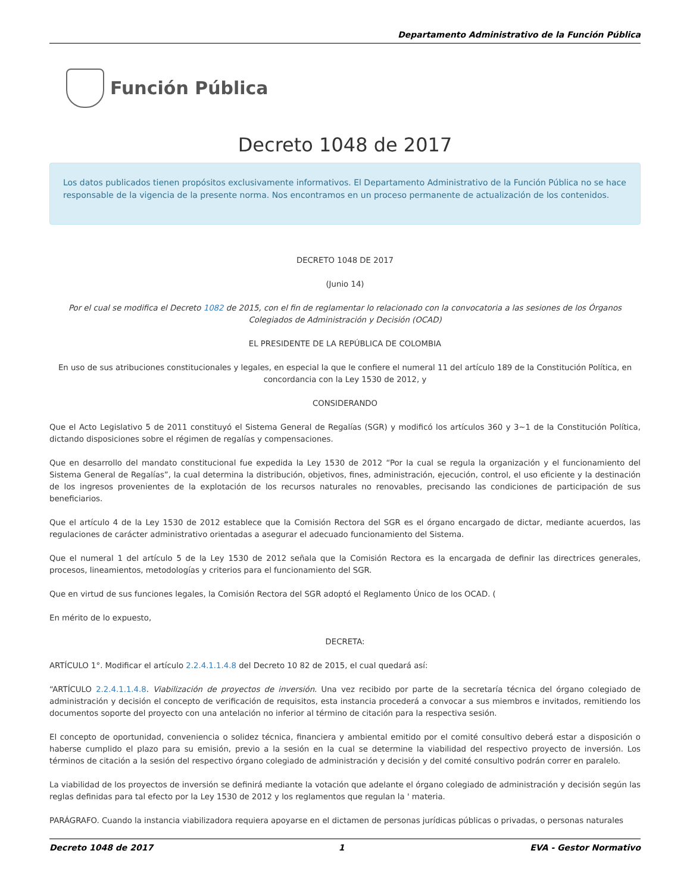Departamento Administrativo de la Función Pública
Función Pública
Decreto 1048 de 2017
Los datos publicados tienen propósitos exclusivamente informativos. El Departamento Administrativo de la Función Pública no se hace responsable de la vigencia de la presente norma. Nos encontramos en un proceso permanente de actualización de los contenidos.
DECRETO 1048 DE 2017
(Junio 14)
Por el cual se modifica el Decreto 1082 de 2015, con el fin de reglamentar lo relacionado con la convocatoria a las sesiones de los Órganos Colegiados de Administración y Decisión (OCAD)
EL PRESIDENTE DE LA REPÚBLICA DE COLOMBIA
En uso de sus atribuciones constitucionales y legales, en especial la que le confiere el numeral 11 del artículo 189 de la Constitución Política, en concordancia con la Ley 1530 de 2012, y
CONSIDERANDO
Que el Acto Legislativo 5 de 2011 constituyó el Sistema General de Regalías (SGR) y modificó los artículos 360 y 3~1 de la Constitución Política, dictando disposiciones sobre el régimen de regalías y compensaciones.
Que en desarrollo del mandato constitucional fue expedida la Ley 1530 de 2012 “Por la cual se regula la organización y el funcionamiento del Sistema General de Regalías”, la cual determina la distribución, objetivos, fines, administración, ejecución, control, el uso eficiente y la destinación de los ingresos provenientes de la explotación de los recursos naturales no renovables, precisando las condiciones de participación de sus beneficiarios.
Que el artículo 4 de la Ley 1530 de 2012 establece que la Comisión Rectora del SGR es el órgano encargado de dictar, mediante acuerdos, las regulaciones de carácter administrativo orientadas a asegurar el adecuado funcionamiento del Sistema.
Que el numeral 1 del artículo 5 de la Ley 1530 de 2012 señala que la Comisión Rectora es la encargada de definir las directrices generales, procesos, lineamientos, metodologías y criterios para el funcionamiento del SGR.
Que en virtud de sus funciones legales, la Comisión Rectora del SGR adoptó el Reglamento Único de los OCAD. (
En mérito de lo expuesto,
DECRETA:
ARTÍCULO 1°. Modificar el artículo 2.2.4.1.1.4.8 del Decreto 10 82 de 2015, el cual quedará así:
“ARTÍCULO 2.2.4.1.1.4.8. Viabilización de proyectos de inversión. Una vez recibido por parte de la secretaría técnica del órgano colegiado de administración y decisión el concepto de verificación de requisitos, esta instancia procederá a convocar a sus miembros e invitados, remitiendo los documentos soporte del proyecto con una antelación no inferior al término de citación para la respectiva sesión.
El concepto de oportunidad, conveniencia o solidez técnica, financiera y ambiental emitido por el comité consultivo deberá estar a disposición o haberse cumplido el plazo para su emisión, previo a la sesión en la cual se determine la viabilidad del respectivo proyecto de inversión. Los términos de citación a la sesión del respectivo órgano colegiado de administración y decisión y del comité consultivo podrán correr en paralelo.
La viabilidad de los proyectos de inversión se definirá mediante la votación que adelante el órgano colegiado de administración y decisión según las reglas definidas para tal efecto por la Ley 1530 de 2012 y los reglamentos que regulan la ' materia.
PARÁGRAFO. Cuando la instancia viabilizadora requiera apoyarse en el dictamen de personas jurídicas públicas o privadas, o personas naturales
Decreto 1048 de 2017 1 EVA - Gestor Normativo